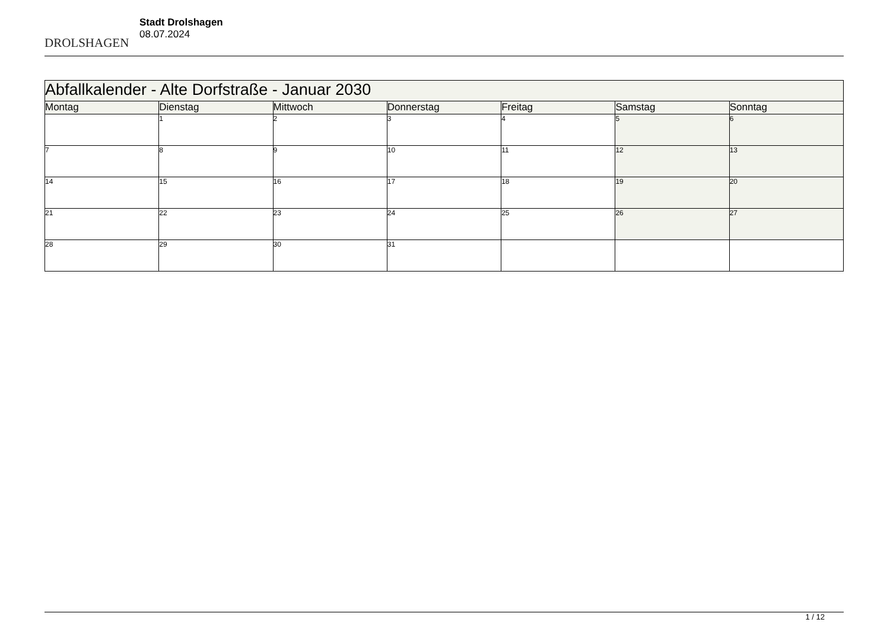DROLSHAGEN
Stadt Drolshagen
08.07.2024
| Abfallkalender - Alte Dorfstraße - Januar 2030 | | | | | | |
| --- | --- | --- | --- | --- | --- | --- |
| Montag | Dienstag | Mittwoch | Donnerstag | Freitag | Samstag | Sonntag |
| | 1 | 2 | 3 | 4 | 5 | 6 |
| 7 | 8 | 9 | 10 | 11 | 12 | 13 |
| 14 | 15 | 16 | 17 | 18 | 19 | 20 |
| 21 | 22 | 23 | 24 | 25 | 26 | 27 |
| 28 | 29 | 30 | 31 | | | |
1 / 12